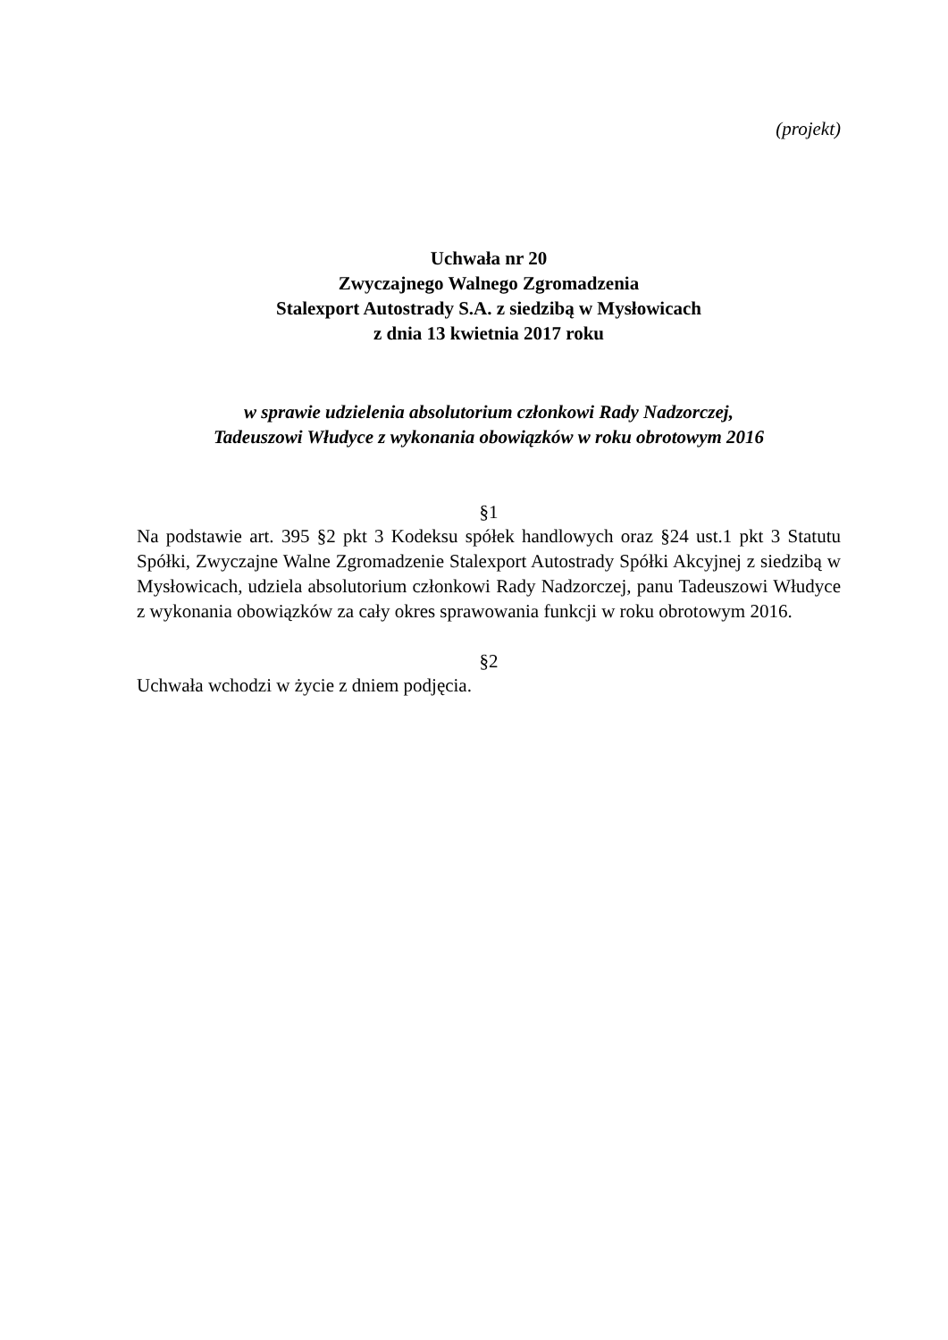(projekt)
Uchwała nr 20
Zwyczajnego Walnego Zgromadzenia
Stalexport Autostrady S.A. z siedzibą w Mysłowicach
z dnia 13 kwietnia 2017 roku
w sprawie udzielenia absolutorium członkowi Rady Nadzorczej,
Tadeuszowi Włudyce z wykonania obowiązków w roku obrotowym 2016
§1
Na podstawie art. 395 §2 pkt 3 Kodeksu spółek handlowych oraz §24 ust.1 pkt 3 Statutu Spółki, Zwyczajne Walne Zgromadzenie Stalexport Autostrady Spółki Akcyjnej z siedzibą w Mysłowicach, udziela absolutorium członkowi Rady Nadzorczej, panu Tadeuszowi Włudyce z wykonania obowiązków za cały okres sprawowania funkcji w roku obrotowym 2016.
§2
Uchwała wchodzi w życie z dniem podjęcia.